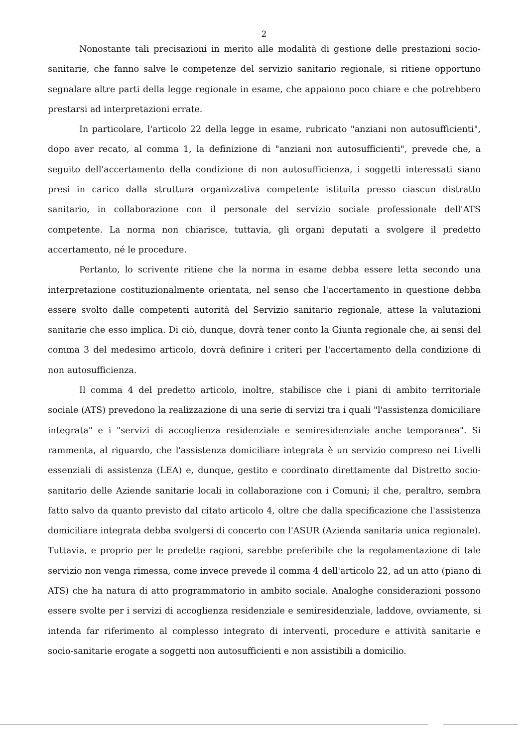2
Nonostante tali precisazioni in merito alle modalità di gestione delle prestazioni socio-sanitarie, che fanno salve le competenze del servizio sanitario regionale, si ritiene opportuno segnalare altre parti della legge regionale in esame, che appaiono poco chiare e che potrebbero prestarsi ad interpretazioni errate.
In particolare, l'articolo 22 della legge in esame, rubricato "anziani non autosufficienti", dopo aver recato, al comma 1, la definizione di "anziani non autosufficienti", prevede che, a seguito dell'accertamento della condizione di non autosufficienza, i soggetti interessati siano presi in carico dalla struttura organizzativa competente istituita presso ciascun distratto sanitario, in collaborazione con il personale del servizio sociale professionale dell'ATS competente. La norma non chiarisce, tuttavia, gli organi deputati a svolgere il predetto accertamento, né le procedure.
Pertanto, lo scrivente ritiene che la norma in esame debba essere letta secondo una interpretazione costituzionalmente orientata, nel senso che l'accertamento in questione debba essere svolto dalle competenti autorità del Servizio sanitario regionale, attese la valutazioni sanitarie che esso implica. Di ciò, dunque, dovrà tener conto la Giunta regionale che, ai sensi del comma 3 del medesimo articolo, dovrà definire i criteri per l'accertamento della condizione di non autosufficienza.
Il comma 4 del predetto articolo, inoltre, stabilisce che i piani di ambito territoriale sociale (ATS) prevedono la realizzazione di una serie di servizi tra i quali "l'assistenza domiciliare integrata" e i "servizi di accoglienza residenziale e semiresidenziale anche temporanea". Si rammenta, al riguardo, che l'assistenza domiciliare integrata è un servizio compreso nei Livelli essenziali di assistenza (LEA) e, dunque, gestito e coordinato direttamente dal Distretto socio-sanitario delle Aziende sanitarie locali in collaborazione con i Comuni; il che, peraltro, sembra fatto salvo da quanto previsto dal citato articolo 4, oltre che dalla specificazione che l'assistenza domiciliare integrata debba svolgersi di concerto con l'ASUR (Azienda sanitaria unica regionale). Tuttavia, e proprio per le predette ragioni, sarebbe preferibile che la regolamentazione di tale servizio non venga rimessa, come invece prevede il comma 4 dell'articolo 22, ad un atto (piano di ATS) che ha natura di atto programmatorio in ambito sociale. Analoghe considerazioni possono essere svolte per i servizi di accoglienza residenziale e semiresidenziale, laddove, ovviamente, si intenda far riferimento al complesso integrato di interventi, procedure e attività sanitarie e socio-sanitarie erogate a soggetti non autosufficienti e non assistibili a domicilio.